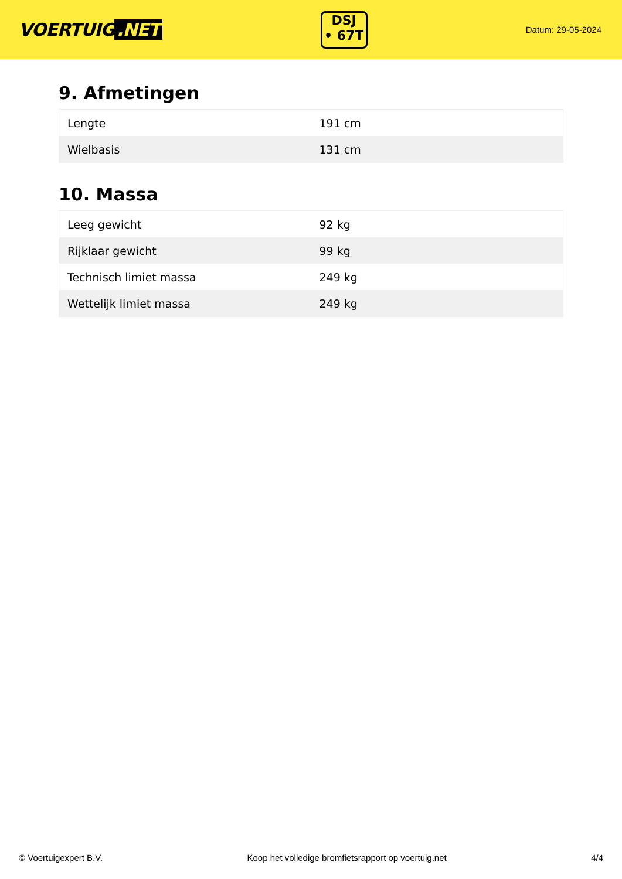VOERTUIG.NET
DSJ
• 67T
Datum: 29-05-2024
9. Afmetingen
| Lengte | 191 cm |
| Wielbasis | 131 cm |
10. Massa
| Leeg gewicht | 92 kg |
| Rijklaar gewicht | 99 kg |
| Technisch limiet massa | 249 kg |
| Wettelijk limiet massa | 249 kg |
© Voertuigexpert B.V. Koop het volledige bromfietsrapport op voertuig.net 4/4